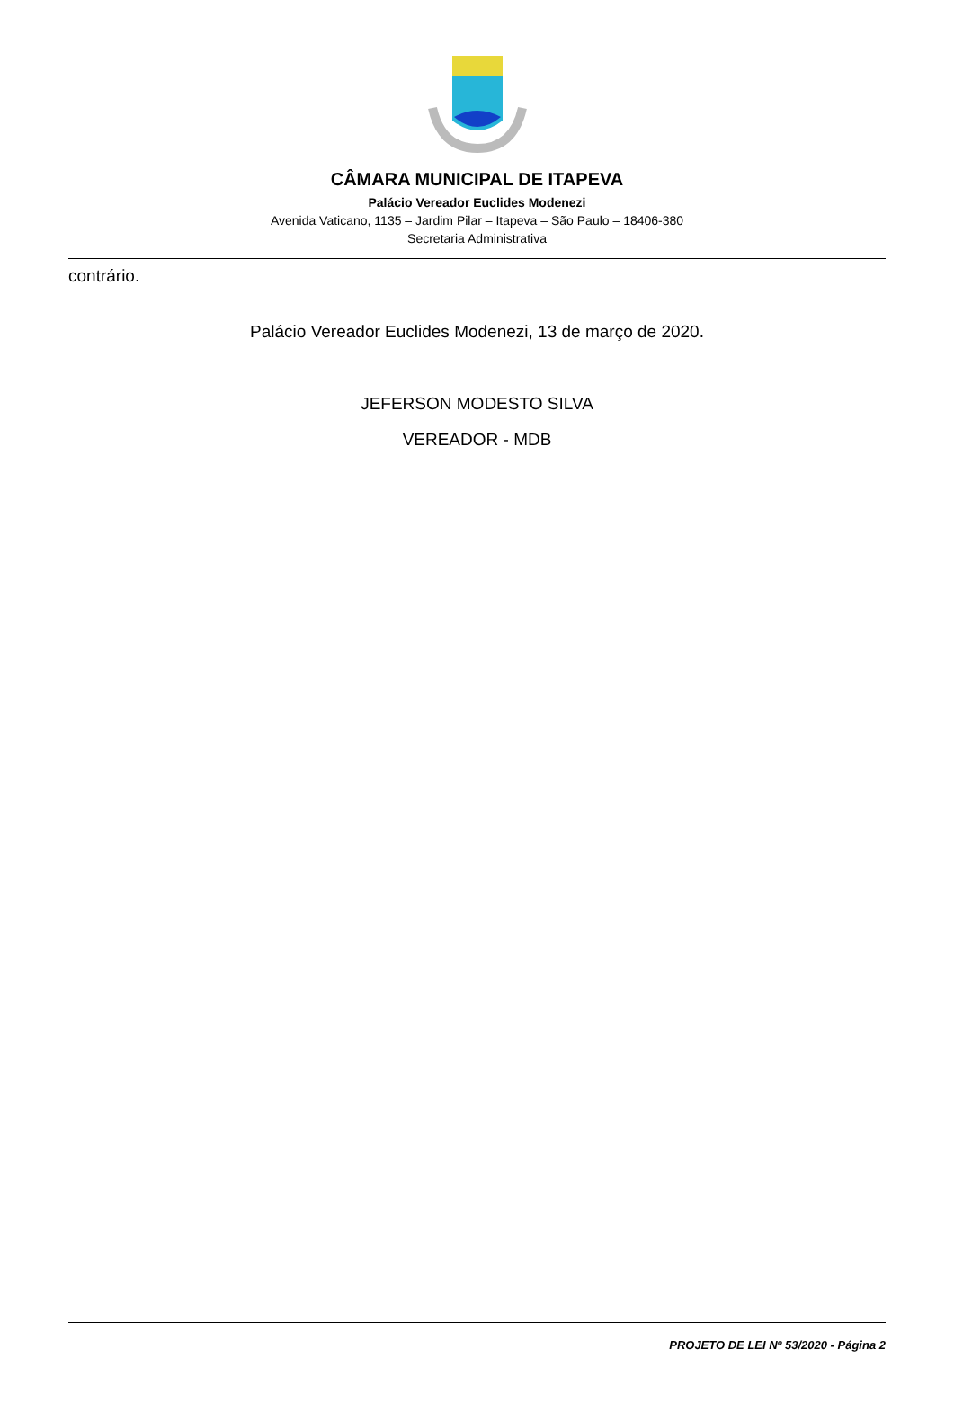CÂMARA MUNICIPAL DE ITAPEVA
Palácio Vereador Euclides Modenezi
Avenida Vaticano, 1135 – Jardim Pilar – Itapeva – São Paulo – 18406-380
Secretaria Administrativa
contrário.
Palácio Vereador Euclides Modenezi, 13 de março de 2020.
JEFERSON MODESTO SILVA
VEREADOR - MDB
PROJETO DE LEI Nº 53/2020 - Página 2